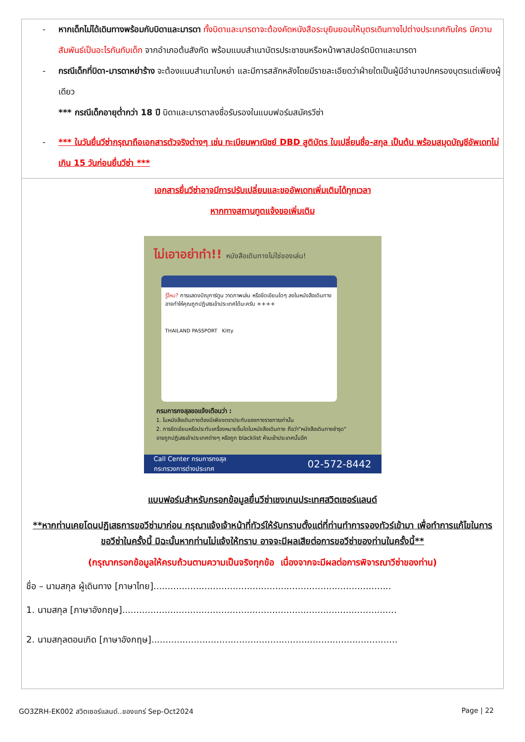- หากเด็กไม่ได้เดินทางพร้อมกับบิดาและมารดา ทั้งบิดาและมารดาจะต้องคัดหนังสือระบุยินยอมให้บุตรเดินทางไปต่างประเทศกับใคร มีความสัมพันธ์เป็นอะไรกันกับเด็ก จากอำเภอต้นสังกัด พร้อมแนบสำเนาบัตรประชาชนหรือหน้าพาสปอร์ตบิดาและมารดา
- กรณีเด็กที่บิดา-มารดาหย่าร้าง จะต้องแนบสำเนาใบหย่า และมีการสลักหลังโดยมีรายละเอียดว่าฝ่ายใดเป็นผู้มีอำนาจปกครองบุตรแต่เพียงผู้เดียว
*** กรณีเด็กอายุต่ำกว่า 18 ปี บิดาและมารดาลงชื่อรับรองในแบบฟอร์มสมัครวีซ่า
- *** ในวันยื่นวีซ่ากรุณาถือเอกสารตัวจริงต่างๆ เช่น ทะเบียนพาณิชย์ DBD สูติบัตร ใบเปลี่ยนชื่อ-สกุล เป็นต้น พร้อมสมุดบัญชีอัพเดทไม่เกิน 15 วันก่อนยื่นวีซ่า ***
เอกสารยื่นวีซ่าอาจมีการปรับเปลี่ยนและขออัพเดทเพิ่มเติมได้ทุกเวลา
หากทางสถานทูตแจ้งขอเพิ่มเติม
ไม่เอาอย่าทำ!! หนังสือเดินทางไม่ใช่ของเล่น!
รู้ไหม? การแสดงปัญุการ์ตูน วาดภาพเล่น หรือขีดเขียนใดๆ ลงในหนังสือเดินทาง อาจทำให้คุณถูกปฏิเสธเข้าประเทศได้นะครับ ++++
THAILAND PASSPORT Kitty
กรมการกงสุลขอแจ้งเตือนว่า :
1. ในหนังสือเดินทางต้องมีเพียงตราประทับของทางราชการเท่านั้น
2. การขีดเขียนหรือประทับเครื่องหมายอื่นใดในหนังสือเดินทาง ถือว่า"หนังสือเดินทางชำรุด"
อาจถูกปฏิเสธเข้าประเทศต่างๆ หรือถูก blacklist ห้ามเข้าประเทศนั้นอีก
Call Center กรมการกงสุล
กระทรวงการต่างประเทศ 02-572-8442
แบบฟอร์มสำหรับกรอกข้อมูลยื่นวีซ่าเชงเกนประเทศสวิตเซอร์แลนด์
**หากท่านเคยโดนปฏิเสธการขอวีซ่ามาก่อน กรุณาแจ้งเจ้าหน้าที่ทัวร์ให้รับทราบตั้งแต่ที่ท่านทำการจองทัวร์เข้ามา เพื่อทำการแก้ไขในการขอวีซ่าในครั้งนี้ มิฉะนั้นหากท่านไม่แจ้งให้ทราบ อาจจะมีผลเสียต่อการขอวีซ่าของท่านในครั้งนี้**
(กรุณากรอกข้อมูลให้ครบถ้วนตามความเป็นจริงทุกข้อ เนื่องจากจะมีผลต่อการพิจารณาวีซ่าของท่าน)
ชื่อ – นามสกุล ผู้เดินทาง [ภาษาไทย]....................................................................................
1. นามสกุล [ภาษาอังกฤษ].................................................................................................
2. นามสกุลตอนเกิด [ภาษาอังกฤษ].......................................................................................
GO3ZRH-EK002 สวิตเซอร์แลนด์..ของแทร่ Sep-Oct2024 Page | 22